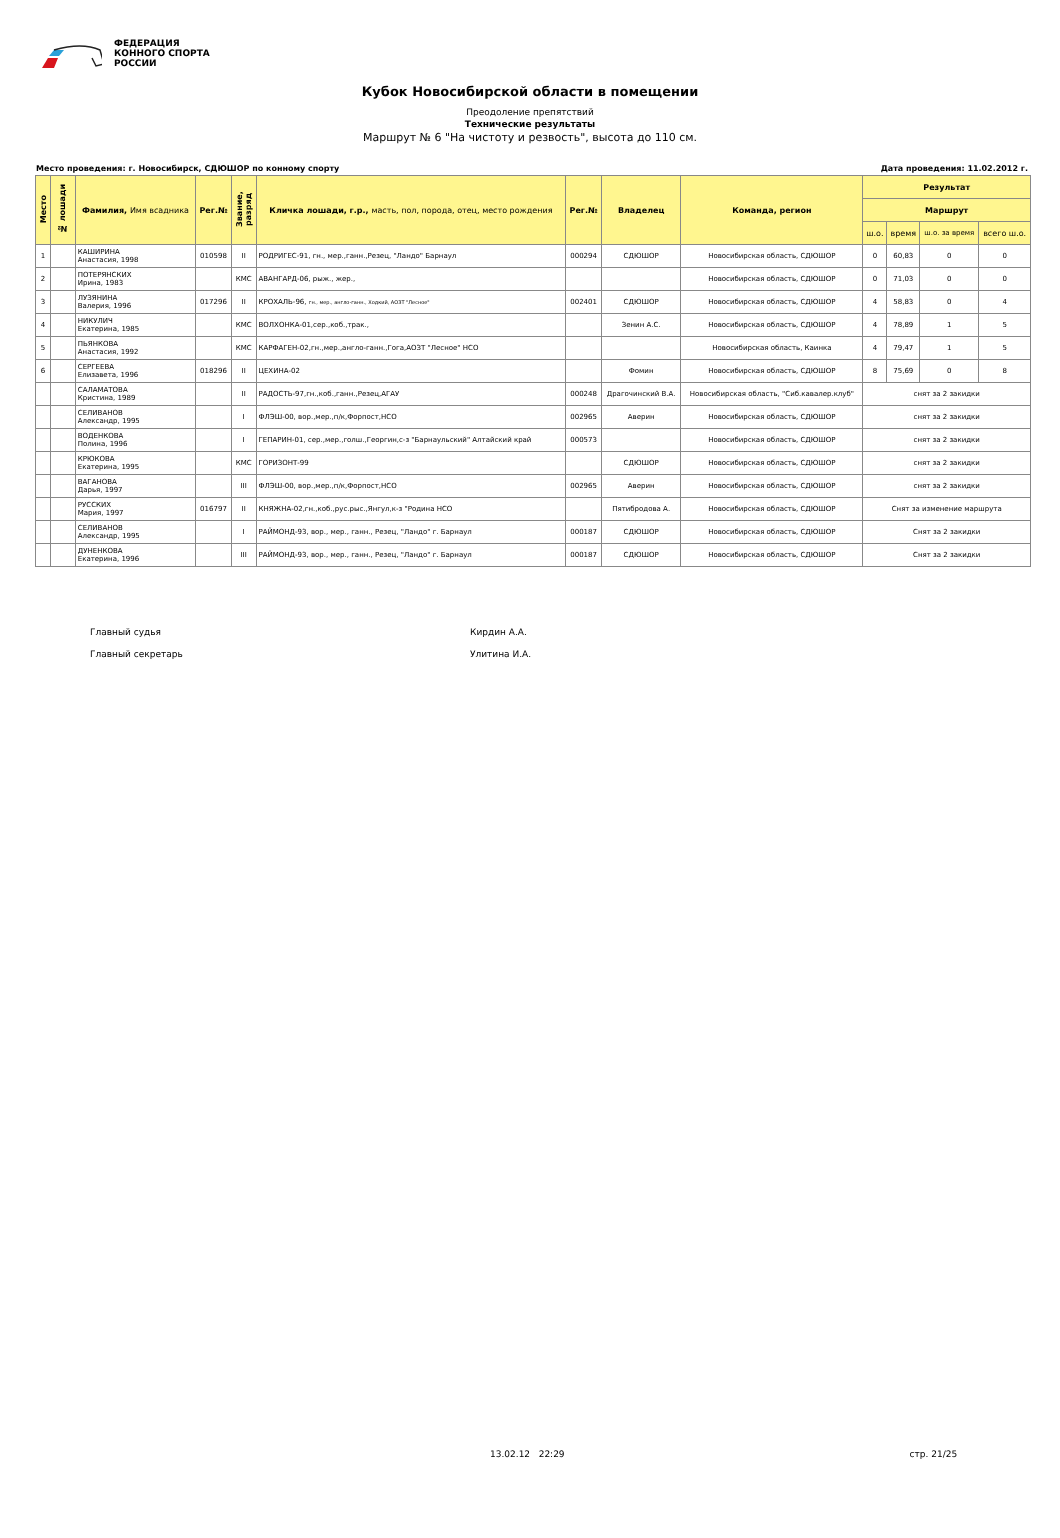ФЕДЕРАЦИЯ
КОННОГО СПОРТА
РОССИИ
Кубок Новосибирской области в помещении
Преодоление препятствий
Технические результаты
Маршрут № 6 "На чистоту и резвость", высота до 110 см.
Место проведения: г. Новосибирск, СДЮШОР по конному спорту Дата проведения: 11.02.2012 г.
| Место | № лошади | Фамилия, Имя всадника | Рег.№ | Звание, разряд | Кличка лошади, г.р., масть, пол, порода, отец, место рождения | Рег.№ | Владелец | Команда, регион | Результат | | | |
| --- | --- | --- | --- | --- | --- | --- | --- | --- | --- | --- | --- | --- |
| | | | | | | | | | Маршрут | | | |
| | | | | | | | | | ш.о. | время | ш.о. за время | всего ш.о. |
| 1 | | КАШИРИНА Анастасия, 1998 | 010598 | II | РОДРИГЕС-91, гн., мер.,ганн.,Резец, "Ландо" Барнаул | 000294 | СДЮШОР | Новосибирская область, СДЮШОР | 0 | 60,83 | 0 | 0 |
| 2 | | ПОТЕРЯНСКИХ Ирина, 1983 | | КМС | АВАНГАРД-06, рыж., жер., | | | Новосибирская область, СДЮШОР | 0 | 71,03 | 0 | 0 |
| 3 | | ЛУЗЯНИНА Валерия, 1996 | 017296 | II | КРОХАЛЬ-96, гн., мер., англо-ганн., Ходкий, АОЗТ "Лесное" | 002401 | СДЮШОР | Новосибирская область, СДЮШОР | 4 | 58,83 | 0 | 4 |
| 4 | | НИКУЛИЧ Екатерина, 1985 | | КМС | ВОЛХОНКА-01,сер.,коб.,трак., | | Зенин А.С. | Новосибирская область, СДЮШОР | 4 | 78,89 | 1 | 5 |
| 5 | | ПЬЯНКОВА Анастасия, 1992 | | КМС | КАРФАГЕН-02,гн.,мер.,англо-ганн.,Гога,АОЗТ "Лесное" НСО | | | Новосибирская область, Каинка | 4 | 79,47 | 1 | 5 |
| 6 | | СЕРГЕЕВА Елизавета, 1996 | 018296 | II | ЦЕХИНА-02 | | Фомин | Новосибирская область, СДЮШОР | 8 | 75,69 | 0 | 8 |
| | | САЛАМАТОВА Кристина, 1989 | | II | РАДОСТЬ-97,гн.,коб.,ганн.,Резец,АГАУ | 000248 | Драгочинский В.А. | Новосибирская область, "Сиб.кавалер.клуб" | снят за 2 закидки | | | |
| | | СЕЛИВАНОВ Александр, 1995 | | I | ФЛЭШ-00, вор.,мер.,п/к,Форпост,НСО | 002965 | Аверин | Новосибирская область, СДЮШОР | снят за 2 закидки | | | |
| | | ВОДЕНКОВА Полина, 1996 | | I | ГЕПАРИН-01, сер.,мер.,голш.,Георгин,с-з "Барнаульский" Алтайский край | 000573 | | Новосибирская область, СДЮШОР | снят за 2 закидки | | | |
| | | КРЮКОВА Екатерина, 1995 | | КМС | ГОРИЗОНТ-99 | | СДЮШОР | Новосибирская область, СДЮШОР | снят за 2 закидки | | | |
| | | ВАГАНОВА Дарья, 1997 | | III | ФЛЭШ-00, вор.,мер.,п/к,Форпост,НСО | 002965 | Аверин | Новосибирская область, СДЮШОР | снят за 2 закидки | | | |
| | | РУССКИХ Мария, 1997 | 016797 | II | КНЯЖНА-02,гн.,коб.,рус.рыс.,Янгул,к-з "Родина НСО | | Пятибродова А. | Новосибирская область, СДЮШОР | Снят за изменение маршрута | | | |
| | | СЕЛИВАНОВ Александр, 1995 | | I | РАЙМОНД-93, вор., мер., ганн., Резец, "Ландо" г. Барнаул | 000187 | СДЮШОР | Новосибирская область, СДЮШОР | Снят за 2 закидки | | | |
| | | ДУНЕНКОВА Екатерина, 1996 | | III | РАЙМОНД-93, вор., мер., ганн., Резец, "Ландо" г. Барнаул | 000187 | СДЮШОР | Новосибирская область, СДЮШОР | Снят за 2 закидки | | | |
Главный судья Кирдин А.А.
Главный секретарь Улитина И.А.
13.02.12 22:29 стр. 21/25